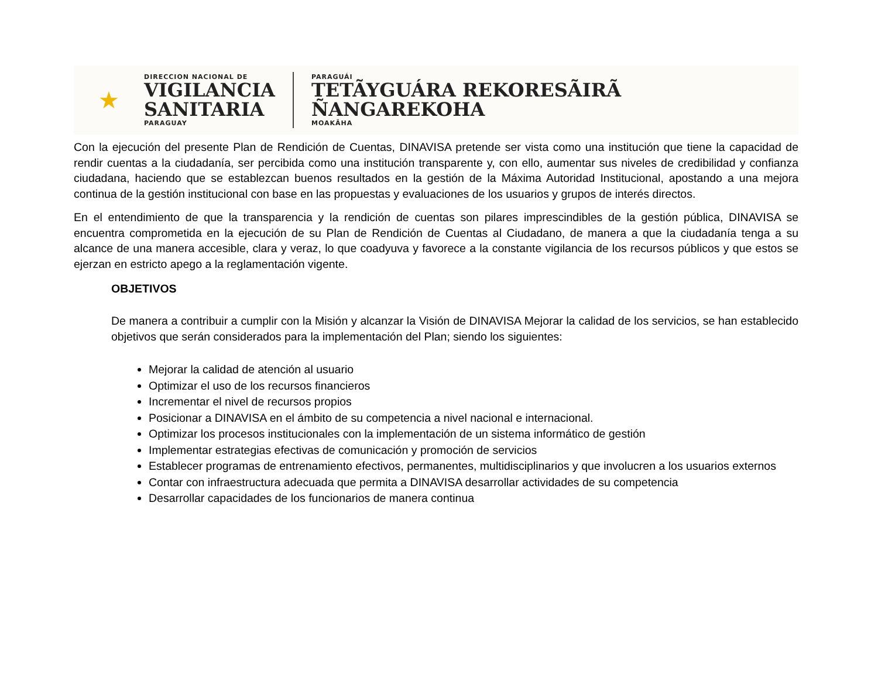★
DIRECCION NACIONAL DE
VIGILANCIA
SANITARIA
PARAGUAY
PARAGUÁI
TETÃYGUÁRA REKORESÃIRÃ
ÑANGAREKOHA
MOAKÃHA
Con la ejecución del presente Plan de Rendición de Cuentas, DINAVISA pretende ser vista como una institución que tiene la capacidad de rendir cuentas a la ciudadanía, ser percibida como una institución transparente y, con ello, aumentar sus niveles de credibilidad y confianza ciudadana, haciendo que se establezcan buenos resultados en la gestión de la Máxima Autoridad Institucional, apostando a una mejora continua de la gestión institucional con base en las propuestas y evaluaciones de los usuarios y grupos de interés directos.
En el entendimiento de que la transparencia y la rendición de cuentas son pilares imprescindibles de la gestión pública, DINAVISA se encuentra comprometida en la ejecución de su Plan de Rendición de Cuentas al Ciudadano, de manera a que la ciudadanía tenga a su alcance de una manera accesible, clara y veraz, lo que coadyuva y favorece a la constante vigilancia de los recursos públicos y que estos se ejerzan en estricto apego a la reglamentación vigente.
OBJETIVOS
De manera a contribuir a cumplir con la Misión y alcanzar la Visión de DINAVISA Mejorar la calidad de los servicios, se han establecido objetivos que serán considerados para la implementación del Plan; siendo los siguientes:
Mejorar la calidad de atención al usuario
Optimizar el uso de los recursos financieros
Incrementar el nivel de recursos propios
Posicionar a DINAVISA en el ámbito de su competencia a nivel nacional e internacional.
Optimizar los procesos institucionales con la implementación de un sistema informático de gestión
Implementar estrategias efectivas de comunicación y promoción de servicios
Establecer programas de entrenamiento efectivos, permanentes, multidisciplinarios y que involucren a los usuarios externos
Contar con infraestructura adecuada que permita a DINAVISA desarrollar actividades de su competencia
Desarrollar capacidades de los funcionarios de manera continua